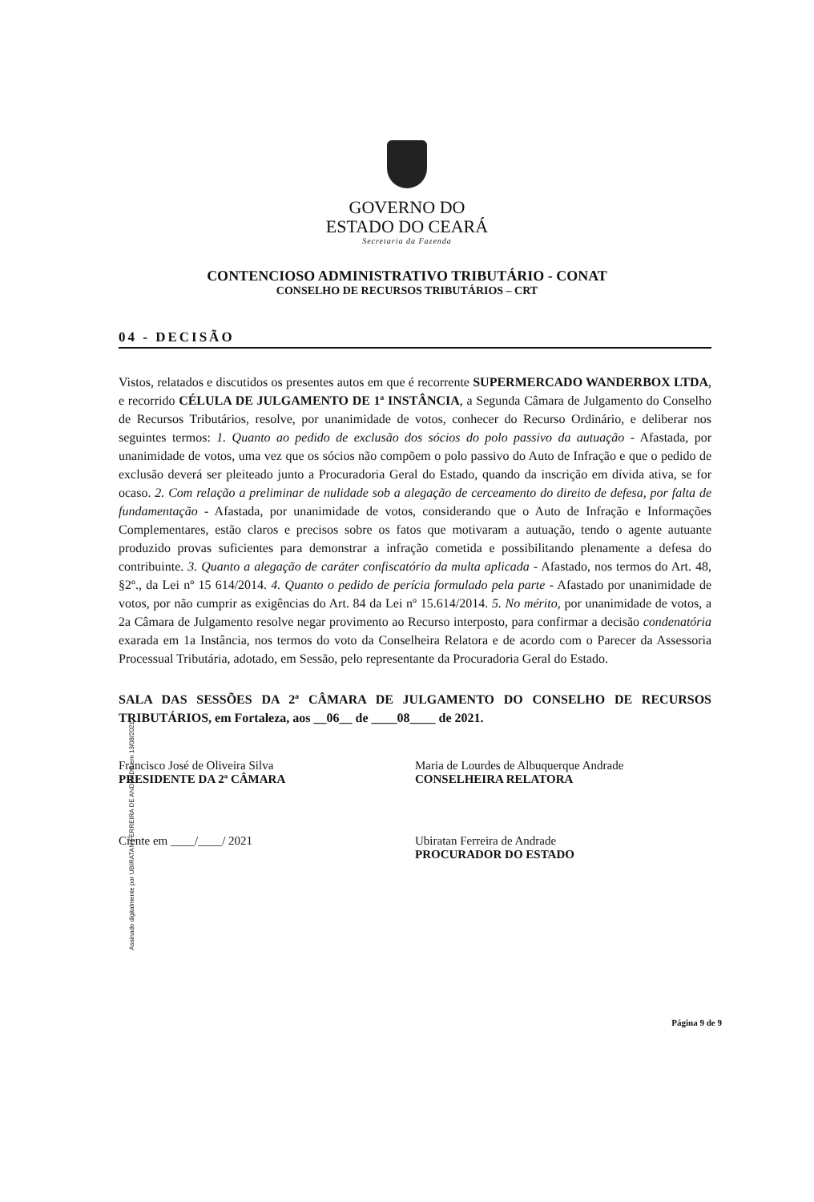GOVERNO DO
ESTADO DO CEARÁ
Secretaria da Fazenda
CONTENCIOSO ADMINISTRATIVO TRIBUTÁRIO - CONAT
CONSELHO DE RECURSOS TRIBUTÁRIOS – CRT
04 - DECISÃO
Vistos, relatados e discutidos os presentes autos em que é recorrente SUPERMERCADO WANDERBOX LTDA, e recorrido CÉLULA DE JULGAMENTO DE 1ª INSTÂNCIA, a Segunda Câmara de Julgamento do Conselho de Recursos Tributários, resolve, por unanimidade de votos, conhecer do Recurso Ordinário, e deliberar nos seguintes termos: 1. Quanto ao pedido de exclusão dos sócios do polo passivo da autuação - Afastada, por unanimidade de votos, uma vez que os sócios não compõem o polo passivo do Auto de Infração e que o pedido de exclusão deverá ser pleiteado junto a Procuradoria Geral do Estado, quando da inscrição em dívida ativa, se for ocaso. 2. Com relação a preliminar de nulidade sob a alegação de cerceamento do direito de defesa, por falta de fundamentação - Afastada, por unanimidade de votos, considerando que o Auto de Infração e Informações Complementares, estão claros e precisos sobre os fatos que motivaram a autuação, tendo o agente autuante produzido provas suficientes para demonstrar a infração cometida e possibilitando plenamente a defesa do contribuinte. 3. Quanto a alegação de caráter confiscatório da multa aplicada - Afastado, nos termos do Art. 48, §2º., da Lei nº 15 614/2014. 4. Quanto o pedido de perícia formulado pela parte - Afastado por unanimidade de votos, por não cumprir as exigências do Art. 84 da Lei nº 15.614/2014. 5. No mérito, por unanimidade de votos, a 2a Câmara de Julgamento resolve negar provimento ao Recurso interposto, para confirmar a decisão condenatória exarada em 1a Instância, nos termos do voto da Conselheira Relatora e de acordo com o Parecer da Assessoria Processual Tributária, adotado, em Sessão, pelo representante da Procuradoria Geral do Estado.
SALA DAS SESSÕES DA 2ª CÂMARA DE JULGAMENTO DO CONSELHO DE RECURSOS TRIBUTÁRIOS, em Fortaleza, aos __06__ de ____08____ de 2021.
Francisco José de Oliveira Silva
PRESIDENTE DA 2ª CÂMARA
Maria de Lourdes de Albuquerque Andrade
CONSELHEIRA RELATORA
Ciente em ____/____/ 2021 Ubiratan Ferreira de Andrade
PROCURADOR DO ESTADO
Assinado digitalmente por UBIRATAN FERREIRA DE ANDRADE em 13/08/2021
Página 9 de 9